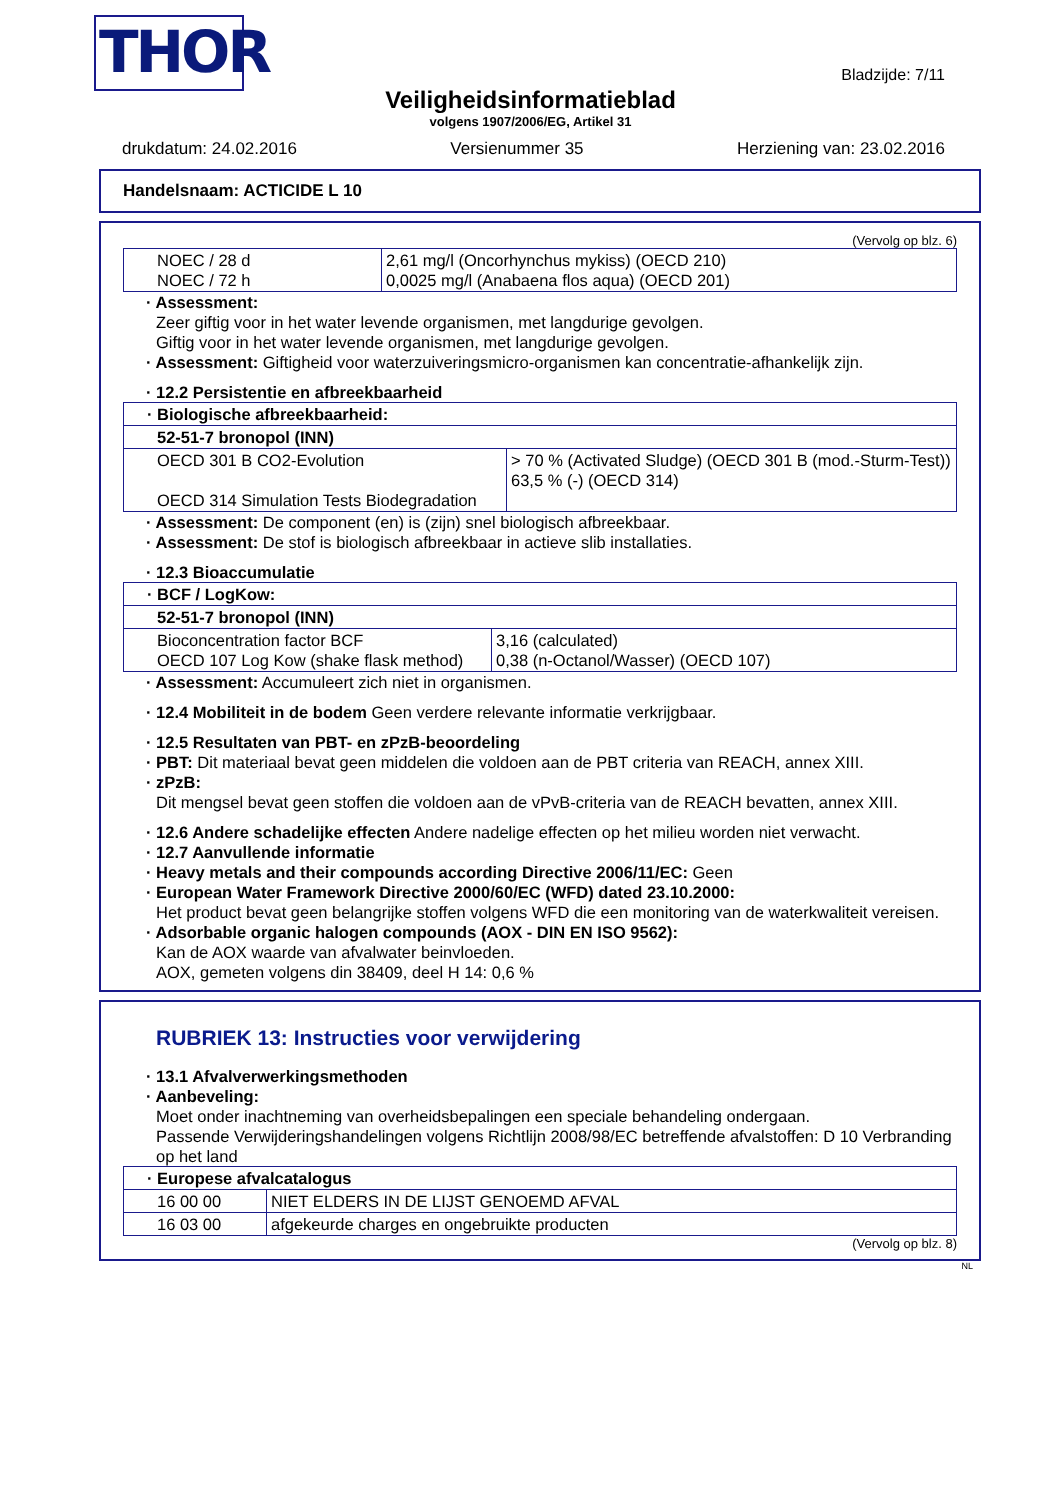THOR
Bladzijde: 7/11
Veiligheidsinformatieblad
volgens 1907/2006/EG, Artikel 31
drukdatum: 24.02.2016 Versienummer 35 Herziening van: 23.02.2016
Handelsnaam: ACTICIDE L 10
(Vervolg op blz. 6)
| NOEC / 28 d NOEC / 72 h | 2,61 mg/l (Oncorhynchus mykiss) (OECD 210) 0,0025 mg/l (Anabaena flos aqua) (OECD 201) |
· Assessment:
Zeer giftig voor in het water levende organismen, met langdurige gevolgen.
Giftig voor in het water levende organismen, met langdurige gevolgen.
· Assessment: Giftigheid voor waterzuiveringsmicro-organismen kan concentratie-afhankelijk zijn.
· 12.2 Persistentie en afbreekbaarheid
| · Biologische afbreekbaarheid: | |
| 52-51-7 bronopol (INN) | |
| OECD 301 B CO2-Evolution OECD 314 Simulation Tests Biodegradation | > 70 % (Activated Sludge) (OECD 301 B (mod.-Sturm-Test)) 63,5 % (-) (OECD 314) |
· Assessment: De component (en) is (zijn) snel biologisch afbreekbaar.
· Assessment: De stof is biologisch afbreekbaar in actieve slib installaties.
· 12.3 Bioaccumulatie
| · BCF / LogKow: | |
| 52-51-7 bronopol (INN) | |
| Bioconcentration factor BCF OECD 107 Log Kow (shake flask method) | 3,16 (calculated) 0,38 (n-Octanol/Wasser) (OECD 107) |
· Assessment: Accumuleert zich niet in organismen.
· 12.4 Mobiliteit in de bodem Geen verdere relevante informatie verkrijgbaar.
· 12.5 Resultaten van PBT- en zPzB-beoordeling
· PBT: Dit materiaal bevat geen middelen die voldoen aan de PBT criteria van REACH, annex XIII.
· zPzB:
Dit mengsel bevat geen stoffen die voldoen aan de vPvB-criteria van de REACH bevatten, annex XIII.
· 12.6 Andere schadelijke effecten Andere nadelige effecten op het milieu worden niet verwacht.
· 12.7 Aanvullende informatie
· Heavy metals and their compounds according Directive 2006/11/EC: Geen
· European Water Framework Directive 2000/60/EC (WFD) dated 23.10.2000:
Het product bevat geen belangrijke stoffen volgens WFD die een monitoring van de waterkwaliteit vereisen.
· Adsorbable organic halogen compounds (AOX - DIN EN ISO 9562):
Kan de AOX waarde van afvalwater beinvloeden.
AOX, gemeten volgens din 38409, deel H 14: 0,6 %
RUBRIEK 13: Instructies voor verwijdering
· 13.1 Afvalverwerkingsmethoden
· Aanbeveling:
Moet onder inachtneming van overheidsbepalingen een speciale behandeling ondergaan.
Passende Verwijderingshandelingen volgens Richtlijn 2008/98/EC betreffende afvalstoffen: D 10 Verbranding op het land
| · Europese afvalcatalogus | |
| 16 00 00 | NIET ELDERS IN DE LIJST GENOEMD AFVAL |
| 16 03 00 | afgekeurde charges en ongebruikte producten |
(Vervolg op blz. 8)
NL